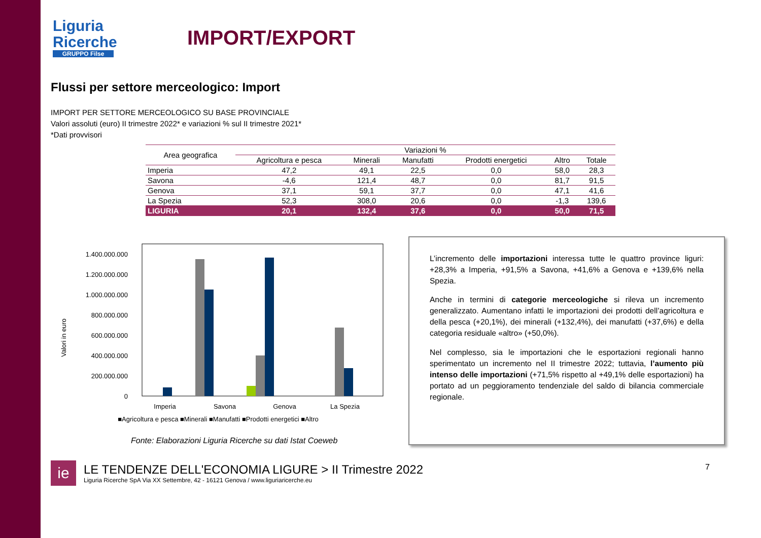Liguria
Ricerche
GRUPPO Filse
IMPORT/EXPORT
Flussi per settore merceologico: Import
IMPORT PER SETTORE MERCEOLOGICO SU BASE PROVINCIALE
Valori assoluti (euro) II trimestre 2022* e variazioni % sul II trimestre 2021*
*Dati provvisori
| Area geografica | Variazioni % | | | | | |
| --- | --- | --- | --- | --- | --- | --- |
| | Agricoltura e pesca | Minerali | Manufatti | Prodotti energetici | Altro | Totale |
| Imperia | 47,2 | 49,1 | 22,5 | 0,0 | 58,0 | 28,3 |
| Savona | -4,6 | 121,4 | 48,7 | 0,0 | 81,7 | 91,5 |
| Genova | 37,1 | 59,1 | 37,7 | 0,0 | 47,1 | 41,6 |
| La Spezia | 52,3 | 308,0 | 20,6 | 0,0 | -1,3 | 139,6 |
| LIGURIA | 20,1 | 132,4 | 37,6 | 0,0 | 50,0 | 71,5 |
Valori in euro
1.400.000.000
1.200.000.000
1.000.000.000
800.000.000
600.000.000
400.000.000
200.000.000
0
Imperia
Savona
Genova
La Spezia
■Agricoltura e pesca ■Minerali ■Manufatti ■Prodotti energetici ■Altro
Fonte: Elaborazioni Liguria Ricerche su dati Istat Coeweb
L’incremento delle importazioni interessa tutte le quattro province liguri: +28,3% a Imperia, +91,5% a Savona, +41,6% a Genova e +139,6% nella Spezia.
Anche in termini di categorie merceologiche si rileva un incremento generalizzato. Aumentano infatti le importazioni dei prodotti dell’agricoltura e della pesca (+20,1%), dei minerali (+132,4%), dei manufatti (+37,6%) e della categoria residuale «altro» (+50,0%).
Nel complesso, sia le importazioni che le esportazioni regionali hanno sperimentato un incremento nel II trimestre 2022; tuttavia, l’aumento più intenso delle importazioni (+71,5% rispetto al +49,1% delle esportazioni) ha portato ad un peggioramento tendenziale del saldo di bilancia commerciale regionale.
ie
LE TENDENZE DELL'ECONOMIA LIGURE > II Trimestre 2022
Liguria Ricerche SpA Via XX Settembre, 42 - 16121 Genova / www.liguriaricerche.eu
7